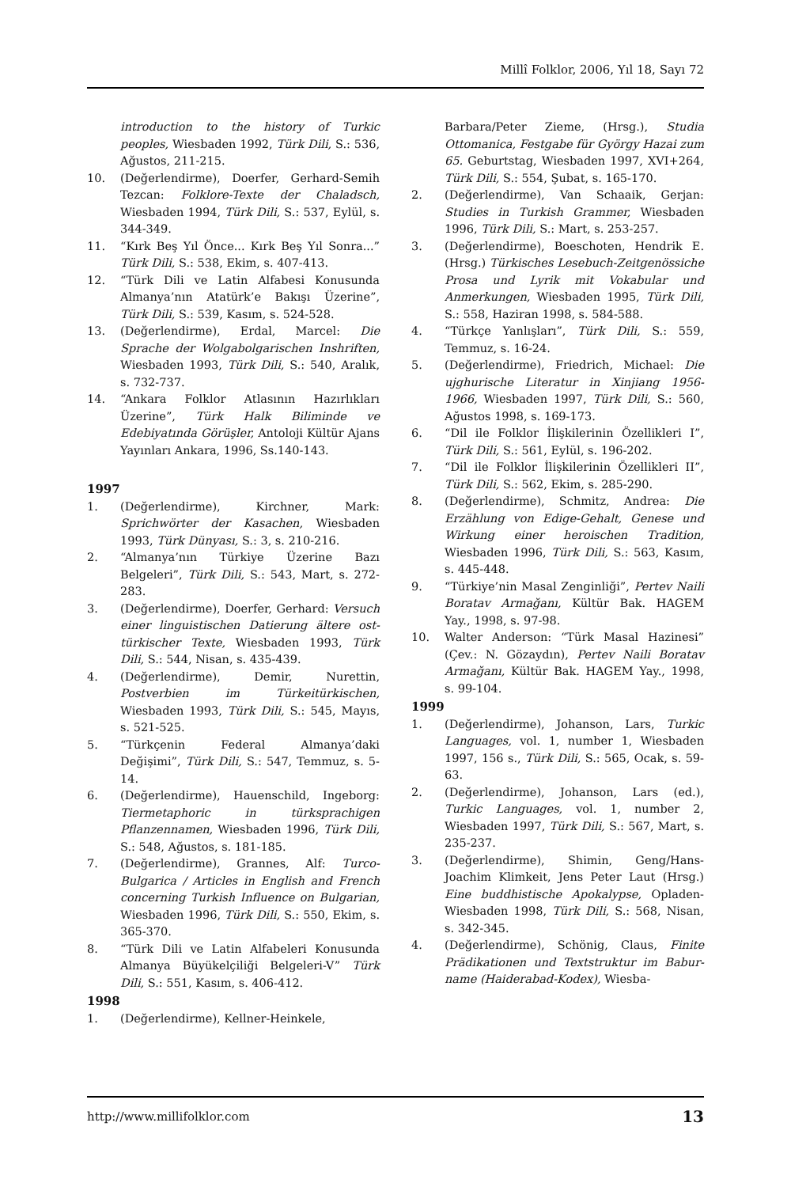Millî Folklor, 2006, Yıl 18, Sayı 72
introduction to the history of Turkic peoples, Wiesbaden 1992, Türk Dili, S.: 536, Ağustos, 211-215.
10. (Değerlendirme), Doerfer, Gerhard-Semih Tezcan: Folklore-Texte der Chaladsch, Wiesbaden 1994, Türk Dili, S.: 537, Eylül, s. 344-349.
11. “Kırk Beş Yıl Önce... Kırk Beş Yıl Sonra...” Türk Dili, S.: 538, Ekim, s. 407-413.
12. “Türk Dili ve Latin Alfabesi Konusunda Almanya’nın Atatürk’e Bakışı Üzerine”, Türk Dili, S.: 539, Kasım, s. 524-528.
13. (Değerlendirme), Erdal, Marcel: Die Sprache der Wolgabolgarischen Inshriften, Wiesbaden 1993, Türk Dili, S.: 540, Aralık, s. 732-737.
14. “Ankara Folklor Atlasının Hazırlıkları Üzerine”, Türk Halk Biliminde ve Edebiyatında Görüşler, Antoloji Kültür Ajans Yayınları Ankara, 1996, Ss.140-143.
1997
1. (Değerlendirme), Kirchner, Mark: Sprichwörter der Kasachen, Wiesbaden 1993, Türk Dünyası, S.: 3, s. 210-216.
2. “Almanya’nın Türkiye Üzerine Bazı Belgeleri”, Türk Dili, S.: 543, Mart, s. 272-283.
3. (Değerlendirme), Doerfer, Gerhard: Versuch einer linguistischen Datierung ältere ost-türkischer Texte, Wiesbaden 1993, Türk Dili, S.: 544, Nisan, s. 435-439.
4. (Değerlendirme), Demir, Nurettin, Postverbien im Türkeitürkischen, Wiesbaden 1993, Türk Dili, S.: 545, Mayıs, s. 521-525.
5. “Türkçenin Federal Almanya’daki Değişimi”, Türk Dili, S.: 547, Temmuz, s. 5-14.
6. (Değerlendirme), Hauenschild, Ingeborg: Tiermetaphoric in türksprachigen Pflanzennamen, Wiesbaden 1996, Türk Dili, S.: 548, Ağustos, s. 181-185.
7. (Değerlendirme), Grannes, Alf: Turco-Bulgarica / Articles in English and French concerning Turkish Influence on Bulgarian, Wiesbaden 1996, Türk Dili, S.: 550, Ekim, s. 365-370.
8. “Türk Dili ve Latin Alfabeleri Konusunda Almanya Büyükelçiliği Belgeleri-V” Türk Dili, S.: 551, Kasım, s. 406-412.
1998
1. (Değerlendirme), Kellner-Heinkele,
Barbara/Peter Zieme, (Hrsg.), Studia Ottomanica, Festgabe für György Hazai zum 65. Geburtstag, Wiesbaden 1997, XVI+264, Türk Dili, S.: 554, Şubat, s. 165-170.
2. (Değerlendirme), Van Schaaik, Gerjan: Studies in Turkish Grammer, Wiesbaden 1996, Türk Dili, S.: Mart, s. 253-257.
3. (Değerlendirme), Boeschoten, Hendrik E. (Hrsg.) Türkisches Lesebuch-Zeitgenössiche Prosa und Lyrik mit Vokabular und Anmerkungen, Wiesbaden 1995, Türk Dili, S.: 558, Haziran 1998, s. 584-588.
4. “Türkçe Yanlışları”, Türk Dili, S.: 559, Temmuz, s. 16-24.
5. (Değerlendirme), Friedrich, Michael: Die ujghurische Literatur in Xinjiang 1956-1966, Wiesbaden 1997, Türk Dili, S.: 560, Ağustos 1998, s. 169-173.
6. “Dil ile Folklor İlişkilerinin Özellikleri I”, Türk Dili, S.: 561, Eylül, s. 196-202.
7. “Dil ile Folklor İlişkilerinin Özellikleri II”, Türk Dili, S.: 562, Ekim, s. 285-290.
8. (Değerlendirme), Schmitz, Andrea: Die Erzählung von Edige-Gehalt, Genese und Wirkung einer heroischen Tradition, Wiesbaden 1996, Türk Dili, S.: 563, Kasım, s. 445-448.
9. “Türkiye’nin Masal Zenginliği”, Pertev Naili Boratav Armağanı, Kültür Bak. HAGEM Yay., 1998, s. 97-98.
10. Walter Anderson: “Türk Masal Hazinesi” (Çev.: N. Gözaydın), Pertev Naili Boratav Armağanı, Kültür Bak. HAGEM Yay., 1998, s. 99-104.
1999
1. (Değerlendirme), Johanson, Lars, Turkic Languages, vol. 1, number 1, Wiesbaden 1997, 156 s., Türk Dili, S.: 565, Ocak, s. 59-63.
2. (Değerlendirme), Johanson, Lars (ed.), Turkic Languages, vol. 1, number 2, Wiesbaden 1997, Türk Dili, S.: 567, Mart, s. 235-237.
3. (Değerlendirme), Shimin, Geng/Hans-Joachim Klimkeit, Jens Peter Laut (Hrsg.) Eine buddhistische Apokalypse, Opladen-Wiesbaden 1998, Türk Dili, S.: 568, Nisan, s. 342-345.
4. (Değerlendirme), Schönig, Claus, Finite Prädikationen und Textstruktur im Babur-name (Haiderabad-Kodex), Wiesba-
http://www.millifolklor.com 13